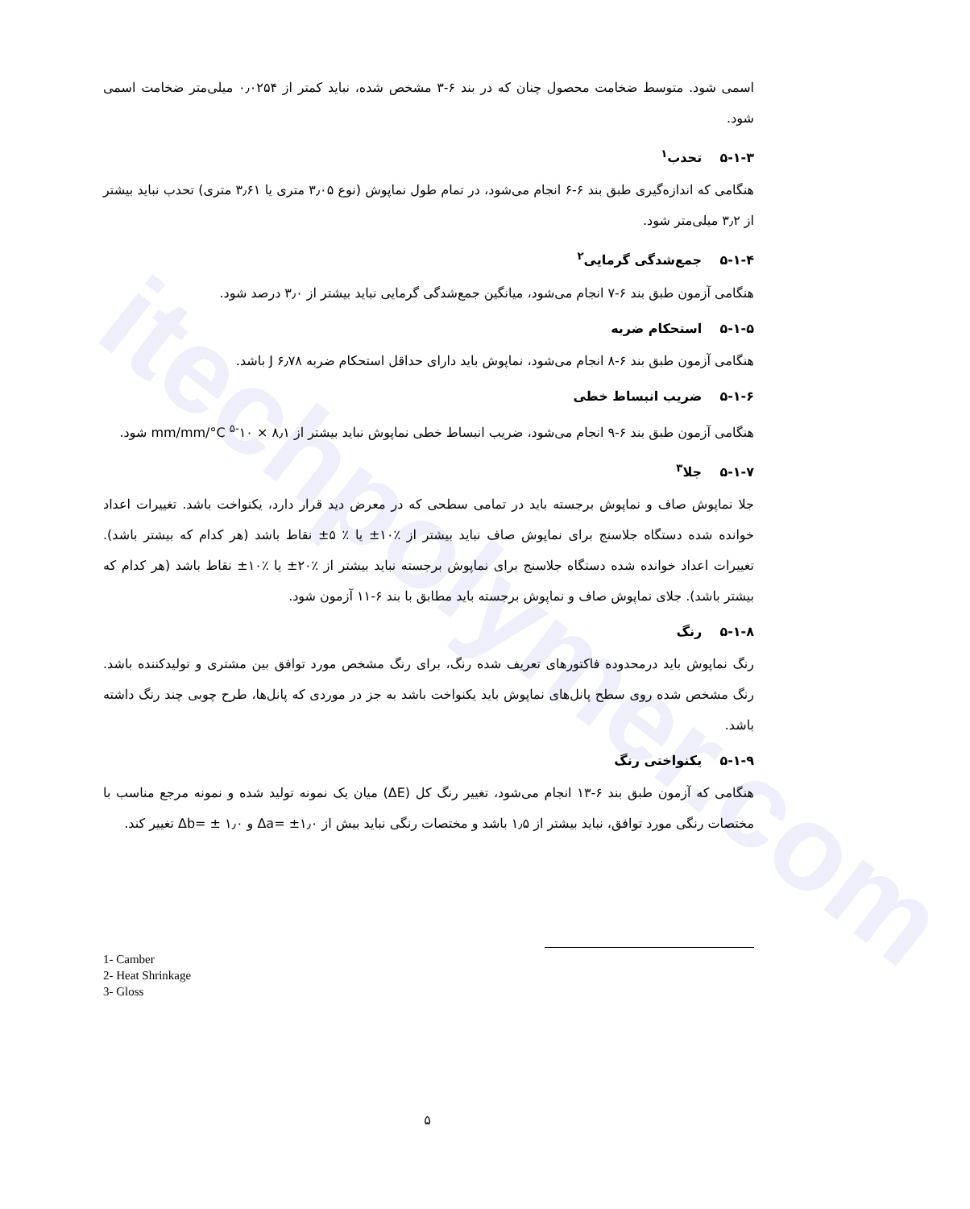itechpolymer.com
اسمی شود. متوسط ضخامت محصول چنان که در بند ۶-۳ مشخص شده، نباید کمتر از ۰٫۰۲۵۴ میلی‌متر ضخامت اسمی شود.
۵-۱-۳ تحدب<sup>۱</sup>
هنگامی که اندازه‌گیری طبق بند ۶-۶ انجام می‌شود، در تمام طول نماپوش (نوع ۳٫۰۵ متری یا ۳٫۶۱ متری) تحدب نباید بیشتر از ۳٫۲ میلی‌متر شود.
۵-۱-۴ جمع‌شدگی گرمایی<sup>۲</sup>
هنگامی آزمون طبق بند ۶-۷ انجام می‌شود، میانگین جمع‌شدگی گرمایی نباید بیشتر از ۳٫۰ درصد شود.
۵-۱-۵ استحکام ضربه
هنگامی آزمون طبق بند ۶-۸ انجام می‌شود، نماپوش باید دارای حداقل استحکام ضربه J ۶٫۷۸ باشد.
۵-۱-۶ ضریب انبساط خطی
هنگامی آزمون طبق بند ۶-۹ انجام می‌شود، ضریب انبساط خطی نماپوش نباید بیشتر از mm/mm/°C <sup>۵-</sup>۱۰ × ۸٫۱ شود.
۵-۱-۷ جلا<sup>۳</sup>
جلا نماپوش صاف و نماپوش برجسته باید در تمامی سطحی که در معرض دید قرار دارد، یکنواخت باشد. تغییرات اعداد خوانده شده دستگاه جلاسنج برای نماپوش صاف نباید بیشتر از ٪۱۰± یا ٪ ۵± نقاط باشد (هر کدام که بیشتر باشد). تغییرات اعداد خوانده شده دستگاه جلاسنج برای نماپوش برجسته نباید بیشتر از ٪۲۰± یا ٪۱۰± نقاط باشد (هر کدام که بیشتر باشد). جلای نماپوش صاف و نماپوش برجسته باید مطابق با بند ۶-۱۱ آزمون شود.
۵-۱-۸ رنگ
رنگ نماپوش باید درمحدوده فاکتورهای تعریف شده رنگ، برای رنگ مشخص مورد توافق بین مشتری و تولیدکننده باشد. رنگ مشخص شده روی سطح پانل‌های نماپوش باید یکنواخت باشد به جز در موردی که پانل‌ها، طرح چوبی چند رنگ داشته باشد.
۵-۱-۹ یکنواختی رنگ
هنگامی که آزمون طبق بند ۶-۱۳ انجام می‌شود، تغییر رنگ کل (ΔE) میان یک نمونه تولید شده و نمونه مرجع مناسب با مختصات رنگی مورد توافق، نباید بیشتر از ۱٫۵ باشد و مختصات رنگی نباید بیش از Δa= ±۱٫۰ و Δb= ± ۱٫۰ تغییر کند.
1- Camber
2- Heat Shrinkage
3- Gloss
۵